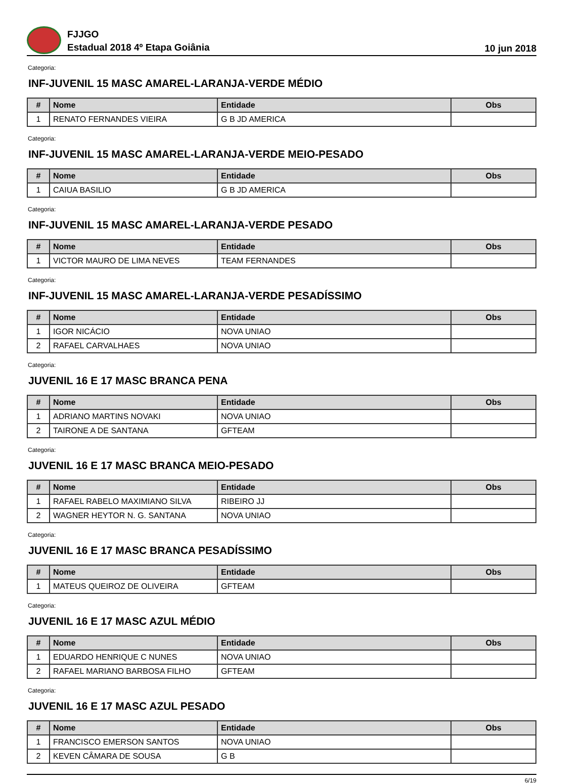FJJGO
Estadual 2018 4º Etapa Goiânia
10 jun 2018
Categoria:
INF-JUVENIL 15 MASC AMAREL-LARANJA-VERDE MÉDIO
| # | Nome | Entidade | Obs |
| --- | --- | --- | --- |
| 1 | RENATO FERNANDES VIEIRA | G B JD AMERICA | |
Categoria:
INF-JUVENIL 15 MASC AMAREL-LARANJA-VERDE MEIO-PESADO
| # | Nome | Entidade | Obs |
| --- | --- | --- | --- |
| 1 | CAIUA BASILIO | G B JD AMERICA | |
Categoria:
INF-JUVENIL 15 MASC AMAREL-LARANJA-VERDE PESADO
| # | Nome | Entidade | Obs |
| --- | --- | --- | --- |
| 1 | VICTOR MAURO DE LIMA NEVES | TEAM FERNANDES | |
Categoria:
INF-JUVENIL 15 MASC AMAREL-LARANJA-VERDE PESADÍSSIMO
| # | Nome | Entidade | Obs |
| --- | --- | --- | --- |
| 1 | IGOR NICÁCIO | NOVA UNIAO | |
| 2 | RAFAEL CARVALHAES | NOVA UNIAO | |
Categoria:
JUVENIL 16 E 17 MASC BRANCA PENA
| # | Nome | Entidade | Obs |
| --- | --- | --- | --- |
| 1 | ADRIANO MARTINS NOVAKI | NOVA UNIAO | |
| 2 | TAIRONE A DE SANTANA | GFTEAM | |
Categoria:
JUVENIL 16 E 17 MASC BRANCA MEIO-PESADO
| # | Nome | Entidade | Obs |
| --- | --- | --- | --- |
| 1 | RAFAEL RABELO MAXIMIANO SILVA | RIBEIRO JJ | |
| 2 | WAGNER HEYTOR N. G. SANTANA | NOVA UNIAO | |
Categoria:
JUVENIL 16 E 17 MASC BRANCA PESADÍSSIMO
| # | Nome | Entidade | Obs |
| --- | --- | --- | --- |
| 1 | MATEUS QUEIROZ DE OLIVEIRA | GFTEAM | |
Categoria:
JUVENIL 16 E 17 MASC AZUL MÉDIO
| # | Nome | Entidade | Obs |
| --- | --- | --- | --- |
| 1 | EDUARDO HENRIQUE C NUNES | NOVA UNIAO | |
| 2 | RAFAEL MARIANO BARBOSA FILHO | GFTEAM | |
Categoria:
JUVENIL 16 E 17 MASC AZUL PESADO
| # | Nome | Entidade | Obs |
| --- | --- | --- | --- |
| 1 | FRANCISCO EMERSON SANTOS | NOVA UNIAO | |
| 2 | KEVEN CÂMARA DE SOUSA | G B | |
6/19